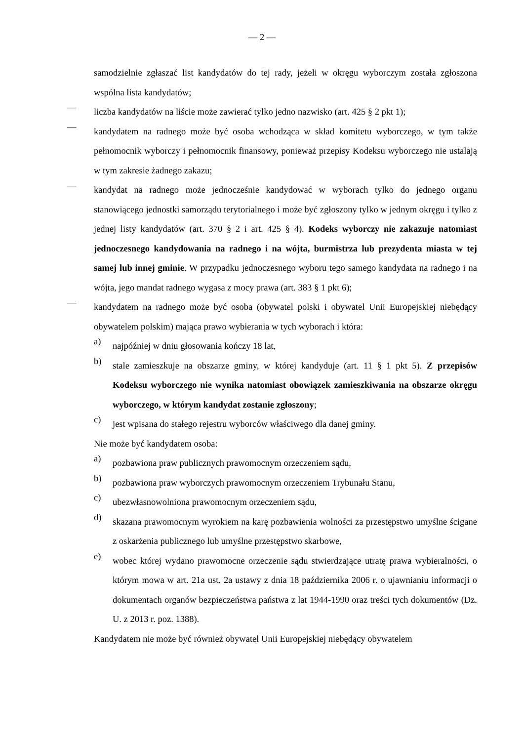— 2 —
samodzielnie zgłaszać list kandydatów do tej rady, jeżeli w okręgu wyborczym została zgłoszona wspólna lista kandydatów;
—
liczba kandydatów na liście może zawierać tylko jedno nazwisko (art. 425 § 2 pkt 1);
—
kandydatem na radnego może być osoba wchodząca w skład komitetu wyborczego, w tym także pełnomocnik wyborczy i pełnomocnik finansowy, ponieważ przepisy Kodeksu wyborczego nie ustalają w tym zakresie żadnego zakazu;
—
kandydat na radnego może jednocześnie kandydować w wyborach tylko do jednego organu stanowiącego jednostki samorządu terytorialnego i może być zgłoszony tylko w jednym okręgu i tylko z jednej listy kandydatów (art. 370 § 2 i art. 425 § 4). Kodeks wyborczy nie zakazuje natomiast jednoczesnego kandydowania na radnego i na wójta, burmistrza lub prezydenta miasta w tej samej lub innej gminie. W przypadku jednoczesnego wyboru tego samego kandydata na radnego i na wójta, jego mandat radnego wygasa z mocy prawa (art. 383 § 1 pkt 6);
—
kandydatem na radnego może być osoba (obywatel polski i obywatel Unii Europejskiej niebędący obywatelem polskim) mająca prawo wybierania w tych wyborach i która:
a)
najpóźniej w dniu głosowania kończy 18 lat,
b)
stale zamieszkuje na obszarze gminy, w której kandyduje (art. 11 § 1 pkt 5). Z przepisów Kodeksu wyborczego nie wynika natomiast obowiązek zamieszkiwania na obszarze okręgu wyborczego, w którym kandydat zostanie zgłoszony;
c)
jest wpisana do stałego rejestru wyborców właściwego dla danej gminy.
Nie może być kandydatem osoba:
a)
pozbawiona praw publicznych prawomocnym orzeczeniem sądu,
b)
pozbawiona praw wyborczych prawomocnym orzeczeniem Trybunału Stanu,
c)
ubezwłasnowolniona prawomocnym orzeczeniem sądu,
d)
skazana prawomocnym wyrokiem na karę pozbawienia wolności za przestępstwo umyślne ścigane z oskarżenia publicznego lub umyślne przestępstwo skarbowe,
e)
wobec której wydano prawomocne orzeczenie sądu stwierdzające utratę prawa wybieralności, o którym mowa w art. 21a ust. 2a ustawy z dnia 18 października 2006 r. o ujawnianiu informacji o dokumentach organów bezpieczeństwa państwa z lat 1944-1990 oraz treści tych dokumentów (Dz. U. z 2013 r. poz. 1388).
Kandydatem nie może być również obywatel Unii Europejskiej niebędący obywatelem